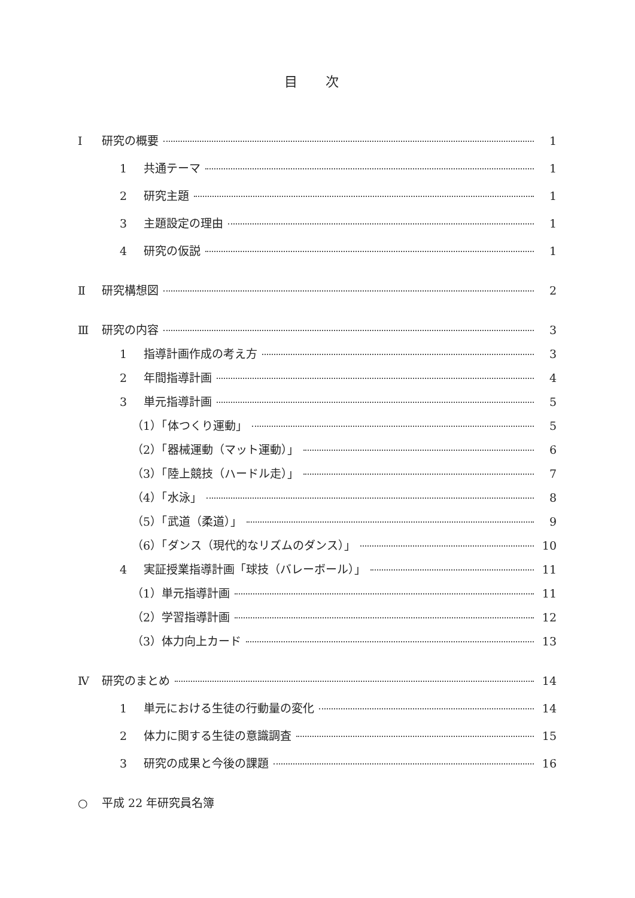目 次
Ⅰ 研究の概要 1
1 共通テーマ 1
2 研究主題 1
3 主題設定の理由 1
4 研究の仮説 1
Ⅱ 研究構想図 2
Ⅲ 研究の内容 3
1 指導計画作成の考え方 3
2 年間指導計画 4
3 単元指導計画 5
（1）「体つくり運動」 5
（2）「器械運動（マット運動）」 6
（3）「陸上競技（ハードル走）」 7
（4）「水泳」 8
（5）「武道（柔道）」 9
（6）「ダンス（現代的なリズムのダンス）」 10
4 実証授業指導計画「球技（バレーボール）」 11
（1）単元指導計画 11
（2）学習指導計画 12
（3）体力向上カード 13
Ⅳ 研究のまとめ 14
1 単元における生徒の行動量の変化 14
2 体力に関する生徒の意識調査 15
3 研究の成果と今後の課題 16
○ 平成 22 年研究員名簿